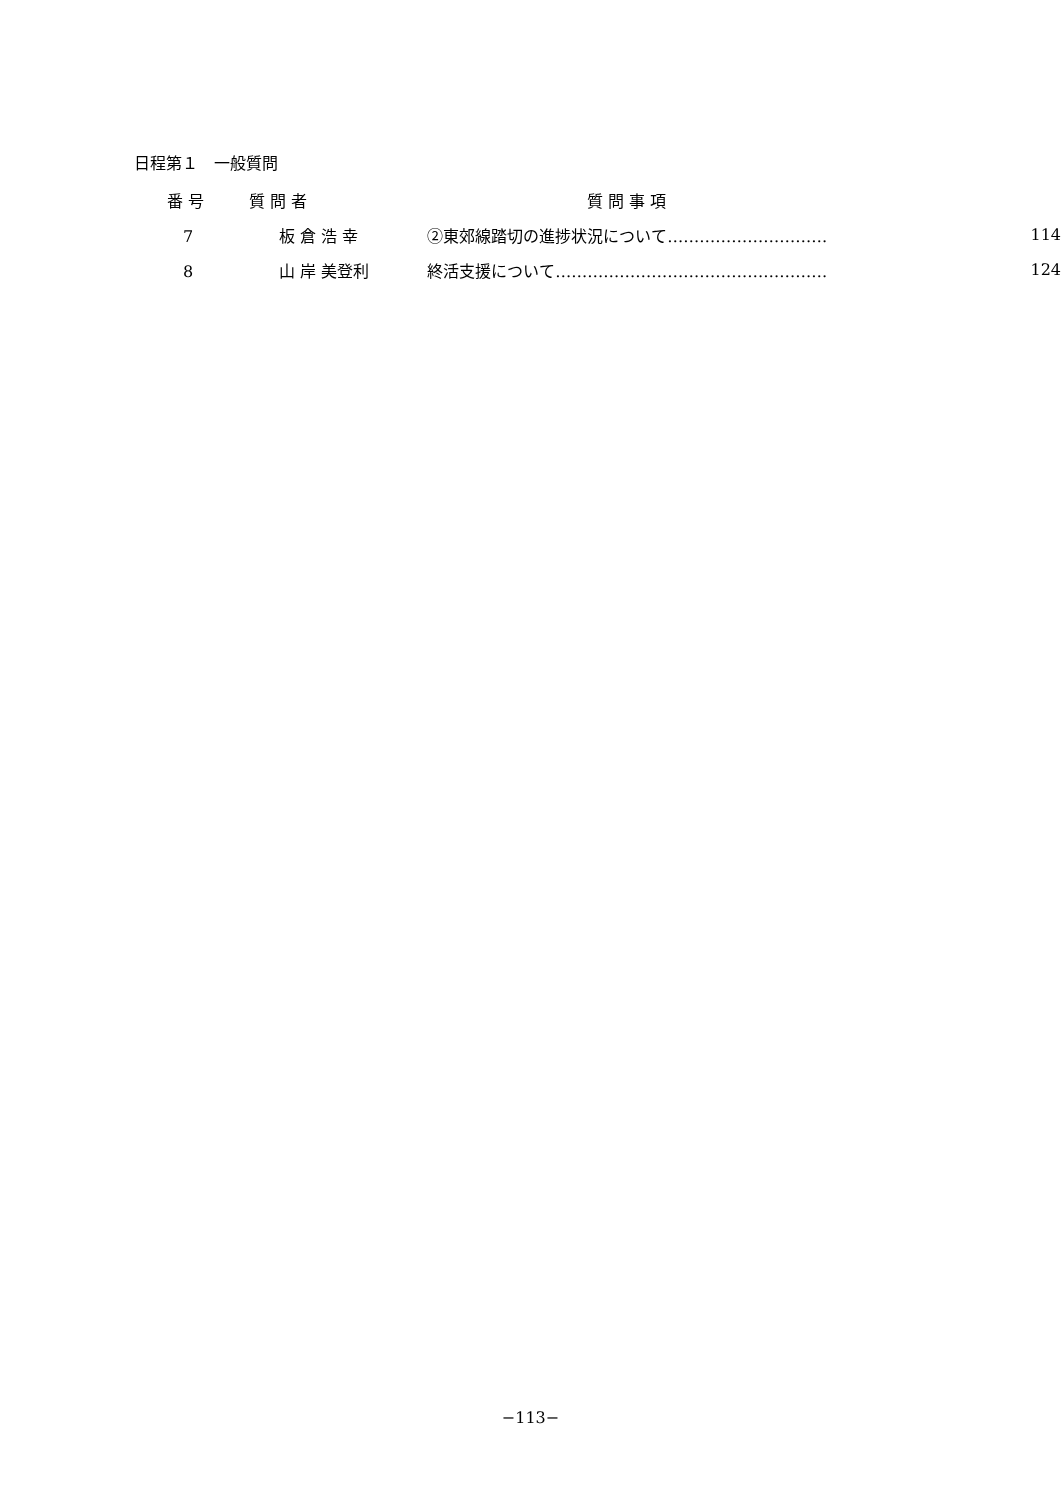日程第１　一般質問
| 番 号 | 質 問 者 | 質 問 事 項 | |
| --- | --- | --- | --- |
| 7 | 板 倉 浩 幸 | ②東郊線踏切の進捗状況について………………………… | 114 |
| 8 | 山 岸 美登利 | 終活支援について…………………………………………… | 124 |
−113−